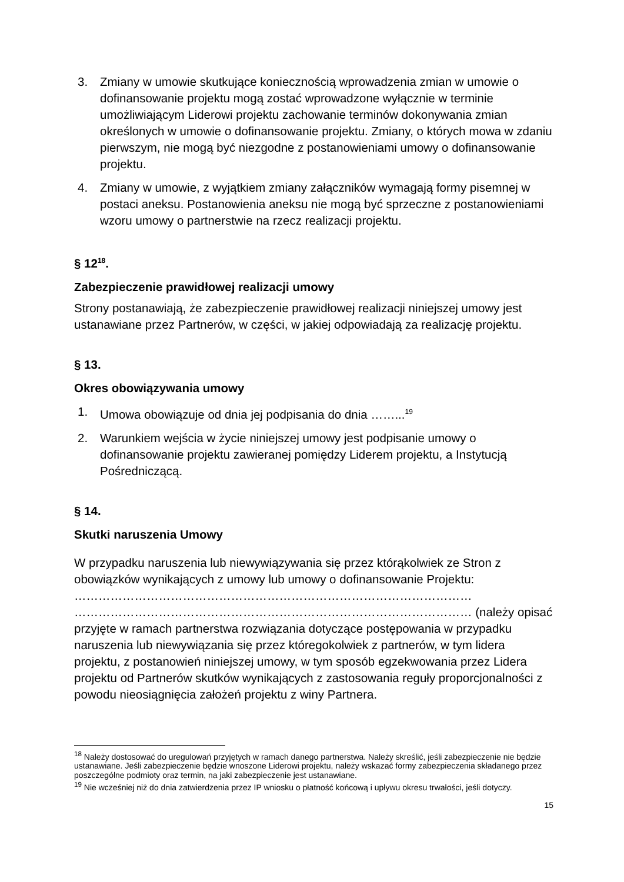3. Zmiany w umowie skutkujące koniecznością wprowadzenia zmian w umowie o dofinansowanie projektu mogą zostać wprowadzone wyłącznie w terminie umożliwiającym Liderowi projektu zachowanie terminów dokonywania zmian określonych w umowie o dofinansowanie projektu. Zmiany, o których mowa w zdaniu pierwszym, nie mogą być niezgodne z postanowieniami umowy o dofinansowanie projektu.
4. Zmiany w umowie, z wyjątkiem zmiany załączników wymagają formy pisemnej w postaci aneksu. Postanowienia aneksu nie mogą być sprzeczne z postanowieniami wzoru umowy o partnerstwie na rzecz realizacji projektu.
§ 12<sup>18</sup>.
Zabezpieczenie prawidłowej realizacji umowy
Strony postanawiają, że zabezpieczenie prawidłowej realizacji niniejszej umowy jest ustanawiane przez Partnerów, w części, w jakiej odpowiadają za realizację projektu.
§ 13.
Okres obowiązywania umowy
1. Umowa obowiązuje od dnia jej podpisania do dnia ……...<sup>19</sup>
2. Warunkiem wejścia w życie niniejszej umowy jest podpisanie umowy o dofinansowanie projektu zawieranej pomiędzy Liderem projektu, a Instytucją Pośredniczącą.
§ 14.
Skutki naruszenia Umowy
W przypadku naruszenia lub niewywiązywania się przez którąkolwiek ze Stron z obowiązków wynikających z umowy lub umowy o dofinansowanie Projektu: ……………………………………………………………………………………… ……………………………………………………………………………………… (należy opisać przyjęte w ramach partnerstwa rozwiązania dotyczące postępowania w przypadku naruszenia lub niewywiązania się przez któregokolwiek z partnerów, w tym lidera projektu, z postanowień niniejszej umowy, w tym sposób egzekwowania przez Lidera projektu od Partnerów skutków wynikających z zastosowania reguły proporcjonalności z powodu nieosiągnięcia założeń projektu z winy Partnera.
<sup>18</sup> Należy dostosować do uregulowań przyjętych w ramach danego partnerstwa. Należy skreślić, jeśli zabezpieczenie nie będzie ustanawiane. Jeśli zabezpieczenie będzie wnoszone Liderowi projektu, należy wskazać formy zabezpieczenia składanego przez poszczególne podmioty oraz termin, na jaki zabezpieczenie jest ustanawiane.
<sup>19</sup> Nie wcześniej niż do dnia zatwierdzenia przez IP wniosku o płatność końcową i upływu okresu trwałości, jeśli dotyczy.
15